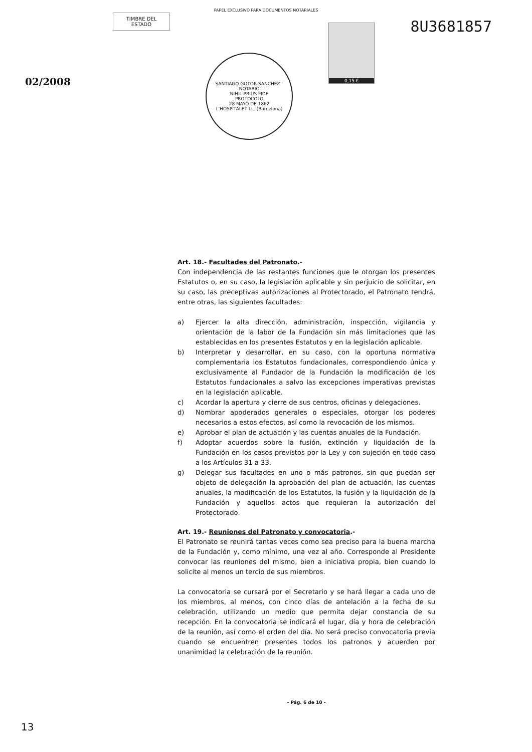PAPEL EXCLUSIVO PARA DOCUMENTOS NOTARIALES
TIMBRE DEL ESTADO
02/2008
SANTIAGO GOTOR SANCHEZ - NOTARIO
NIHIL PRIUS FIDE
PROTOCOLO
28 MAYO DE 1862
L'HOSPITALET LL. (Barcelona)
0,15 €
8U3681857
Art. 18.- Facultades del Patronato.-
Con independencia de las restantes funciones que le otorgan los presentes Estatutos o, en su caso, la legislación aplicable y sin perjuicio de solicitar, en su caso, las preceptivas autorizaciones al Protectorado, el Patronato tendrá, entre otras, las siguientes facultades:
a) Ejercer la alta dirección, administración, inspección, vigilancia y orientación de la labor de la Fundación sin más limitaciones que las establecidas en los presentes Estatutos y en la legislación aplicable.
b) Interpretar y desarrollar, en su caso, con la oportuna normativa complementaria los Estatutos fundacionales, correspondiendo única y exclusivamente al Fundador de la Fundación la modificación de los Estatutos fundacionales a salvo las excepciones imperativas previstas en la legislación aplicable.
c) Acordar la apertura y cierre de sus centros, oficinas y delegaciones.
d) Nombrar apoderados generales o especiales, otorgar los poderes necesarios a estos efectos, así como la revocación de los mismos.
e) Aprobar el plan de actuación y las cuentas anuales de la Fundación.
f) Adoptar acuerdos sobre la fusión, extinción y liquidación de la Fundación en los casos previstos por la Ley y con sujeción en todo caso a los Artículos 31 a 33.
g) Delegar sus facultades en uno o más patronos, sin que puedan ser objeto de delegación la aprobación del plan de actuación, las cuentas anuales, la modificación de los Estatutos, la fusión y la liquidación de la Fundación y aquellos actos que requieran la autorización del Protectorado.
Art. 19.- Reuniones del Patronato y convocatoria.-
El Patronato se reunirá tantas veces como sea preciso para la buena marcha de la Fundación y, como mínimo, una vez al año. Corresponde al Presidente convocar las reuniones del mismo, bien a iniciativa propia, bien cuando lo solicite al menos un tercio de sus miembros.
La convocatoria se cursará por el Secretario y se hará llegar a cada uno de los miembros, al menos, con cinco días de antelación a la fecha de su celebración, utilizando un medio que permita dejar constancia de su recepción. En la convocatoria se indicará el lugar, día y hora de celebración de la reunión, así como el orden del día. No será preciso convocatoria previa cuando se encuentren presentes todos los patronos y acuerden por unanimidad la celebración de la reunión.
- Pág. 6 de 10 -
13